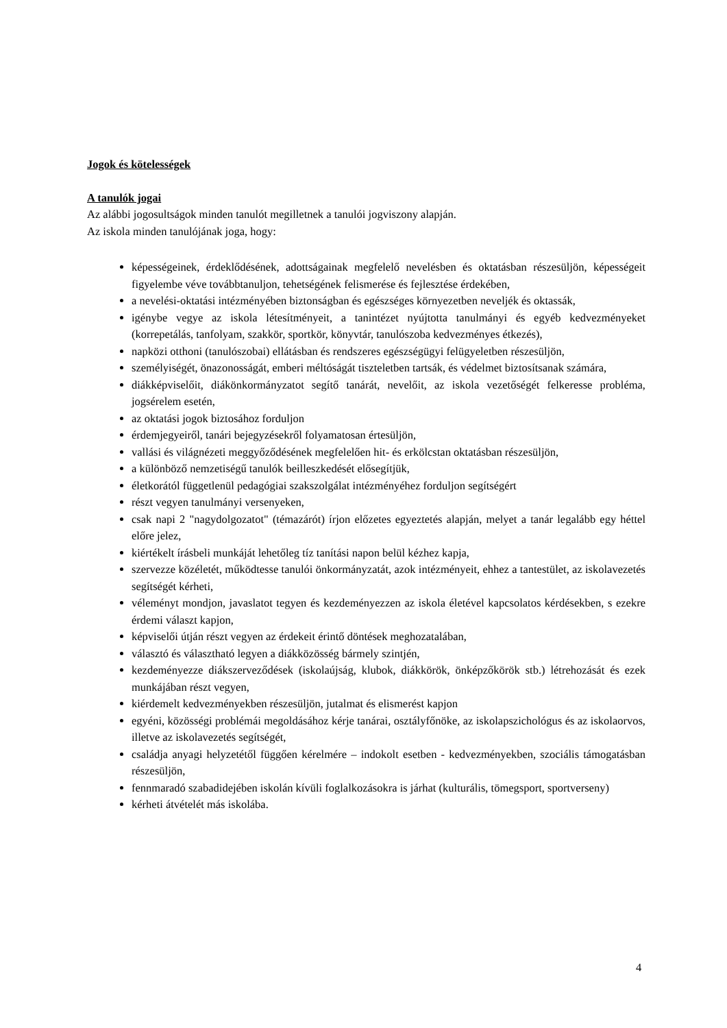Jogok és kötelességek
A tanulók jogai
Az alábbi jogosultságok minden tanulót megilletnek a tanulói jogviszony alapján.
Az iskola minden tanulójának joga, hogy:
képességeinek, érdeklődésének, adottságainak megfelelő nevelésben és oktatásban részesüljön, képességeit figyelembe véve továbbtanuljon, tehetségének felismerése és fejlesztése érdekében,
a nevelési-oktatási intézményében biztonságban és egészséges környezetben neveljék és oktassák,
igénybe vegye az iskola létesítményeit, a tanintézet nyújtotta tanulmányi és egyéb kedvezményeket (korrepetálás, tanfolyam, szakkör, sportkör, könyvtár, tanulószoba kedvezményes étkezés),
napközi otthoni (tanulószobai) ellátásban és rendszeres egészségügyi felügyeletben részesüljön,
személyiségét, önazonosságát, emberi méltóságát tiszteletben tartsák, és védelmet biztosítsanak számára,
diákképviselőit, diákönkormányzatot segítő tanárát, nevelőit, az iskola vezetőségét felkeresse probléma, jogsérelem esetén,
az oktatási jogok biztosához forduljon
érdemjegyeiről, tanári bejegyzésekről folyamatosan értesüljön,
vallási és világnézeti meggyőződésének megfelelően hit- és erkölcstan oktatásban részesüljön,
a különböző nemzetiségű tanulók beilleszkedését elősegítjük,
életkorától függetlenül pedagógiai szakszolgálat intézményéhez forduljon segítségért
részt vegyen tanulmányi versenyeken,
csak napi 2 "nagydolgozatot" (témazárót) írjon előzetes egyeztetés alapján, melyet a tanár legalább egy héttel előre jelez,
kiértékelt írásbeli munkáját lehetőleg tíz tanítási napon belül kézhez kapja,
szervezze közéletét, működtesse tanulói önkormányzatát, azok intézményeit, ehhez a tantestület, az iskolavezetés segítségét kérheti,
véleményt mondjon, javaslatot tegyen és kezdeményezzen az iskola életével kapcsolatos kérdésekben, s ezekre érdemi választ kapjon,
képviselői útján részt vegyen az érdekeit érintő döntések meghozatalában,
választó és választható legyen a diákközösség bármely szintjén,
kezdeményezze diákszerveződések (iskolaújság, klubok, diákkörök, önképzőkörök stb.) létrehozását és ezek munkájában részt vegyen,
kiérdemelt kedvezményekben részesüljön, jutalmat és elismerést kapjon
egyéni, közösségi problémái megoldásához kérje tanárai, osztályfőnöke, az iskolapszichológus és az iskolaorvos, illetve az iskolavezetés segítségét,
családja anyagi helyzetétől függően kérelmére – indokolt esetben - kedvezményekben, szociális támogatásban részesüljön,
fennmaradó szabadidejében iskolán kívüli foglalkozásokra is járhat (kulturális, tömegsport, sportverseny)
kérheti átvételét más iskolába.
4